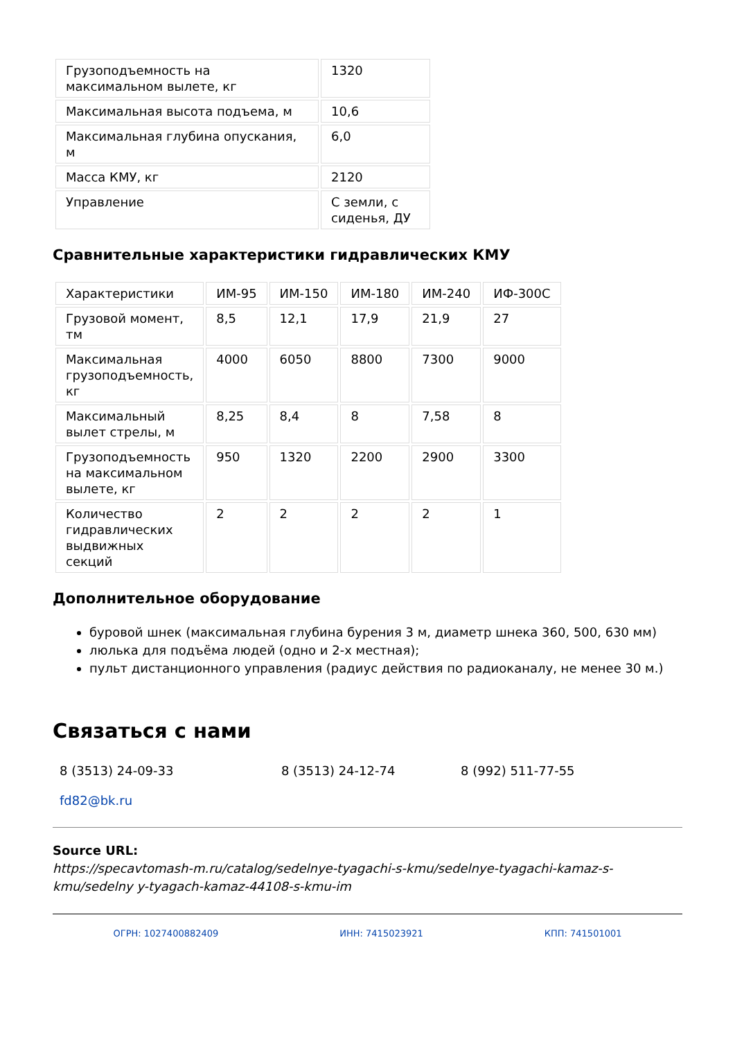| Грузоподъемность на максимальном вылете, кг | 1320 |
| Максимальная высота подъема, м | 10,6 |
| Максимальная глубина опускания, м | 6,0 |
| Масса КМУ, кг | 2120 |
| Управление | С земли, с сиденья, ДУ |
Сравнительные характеристики гидравлических КМУ
| Характеристики | ИМ-95 | ИМ-150 | ИМ-180 | ИМ-240 | ИФ-300С |
| Грузовой момент, тм | 8,5 | 12,1 | 17,9 | 21,9 | 27 |
| Максимальная грузоподъемность, кг | 4000 | 6050 | 8800 | 7300 | 9000 |
| Максимальный вылет стрелы, м | 8,25 | 8,4 | 8 | 7,58 | 8 |
| Грузоподъемность на максимальном вылете, кг | 950 | 1320 | 2200 | 2900 | 3300 |
| Количество гидравлических выдвижных секций | 2 | 2 | 2 | 2 | 1 |
Дополнительное оборудование
буровой шнек (максимальная глубина бурения 3 м, диаметр шнека 360, 500, 630 мм)
люлька для подъёма людей (одно и 2-х местная);
пульт дистанционного управления (радиус действия по радиоканалу, не менее 30 м.)
Связаться с нами
8 (3513) 24-09-33 8 (3513) 24-12-74 8 (992) 511-77-55
fd82@bk.ru
Source URL:
https://specavtomash-m.ru/catalog/sedelnye-tyagachi-s-kmu/sedelnye-tyagachi-kamaz-s-kmu/sedelny y-tyagach-kamaz-44108-s-kmu-im
ОГРН: 1027400882409 ИНН: 7415023921 КПП: 741501001